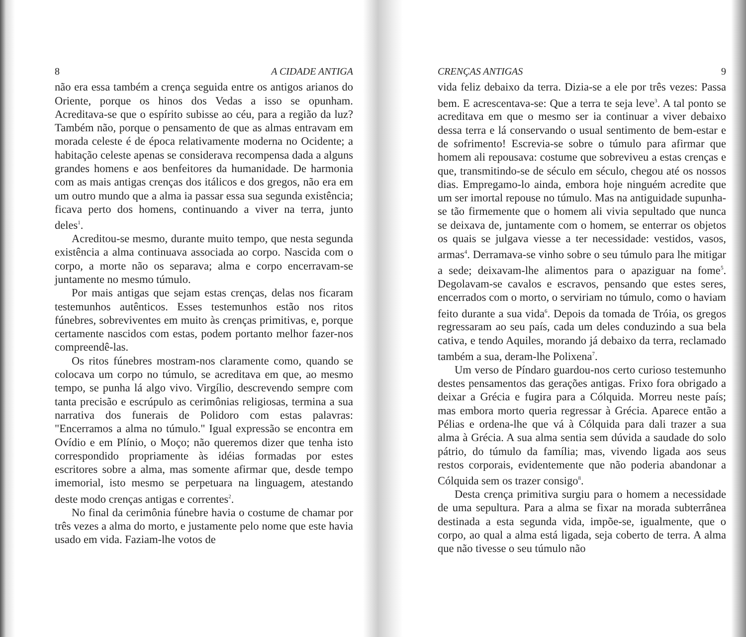8 A CIDADE ANTIGA
não era essa também a crença seguida entre os antigos arianos do Oriente, porque os hinos dos Vedas a isso se opunham. Acreditava-se que o espírito subisse ao céu, para a região da luz? Também não, porque o pensamento de que as almas entravam em morada celeste é de época relativamente moderna no Ocidente; a habitação celeste apenas se considerava recompensa dada a alguns grandes homens e aos benfeitores da humanidade. De harmonia com as mais antigas crenças dos itálicos e dos gregos, não era em um outro mundo que a alma ia passar essa sua segunda existência; ficava perto dos homens, continuando a viver na terra, junto deles<sup>1</sup>.
Acreditou-se mesmo, durante muito tempo, que nesta segunda existência a alma continuava associada ao corpo. Nascida com o corpo, a morte não os separava; alma e corpo encerravam-se juntamente no mesmo túmulo.
Por mais antigas que sejam estas crenças, delas nos ficaram testemunhos autênticos. Esses testemunhos estão nos ritos fúnebres, sobreviventes em muito às crenças primitivas, e, porque certamente nascidos com estas, podem portanto melhor fazer-nos compreendê-las.
Os ritos fúnebres mostram-nos claramente como, quando se colocava um corpo no túmulo, se acreditava em que, ao mesmo tempo, se punha lá algo vivo. Virgílio, descrevendo sempre com tanta precisão e escrúpulo as cerimônias religiosas, termina a sua narrativa dos funerais de Polidoro com estas palavras: "Encerramos a alma no túmulo." Igual expressão se encontra em Ovídio e em Plínio, o Moço; não queremos dizer que tenha isto correspondido propriamente às idéias formadas por estes escritores sobre a alma, mas somente afirmar que, desde tempo imemorial, isto mesmo se perpetuara na linguagem, atestando deste modo crenças antigas e correntes<sup>2</sup>.
No final da cerimônia fúnebre havia o costume de chamar por três vezes a alma do morto, e justamente pelo nome que este havia usado em vida. Faziam-lhe votos de
CRENÇAS ANTIGAS 9
vida feliz debaixo da terra. Dizia-se a ele por três vezes: Passa bem. E acrescentava-se: Que a terra te seja leve<sup>3</sup>. A tal ponto se acreditava em que o mesmo ser ia continuar a viver debaixo dessa terra e lá conservando o usual sentimento de bem-estar e de sofrimento! Escrevia-se sobre o túmulo para afirmar que homem ali repousava: costume que sobreviveu a estas crenças e que, transmitindo-se de século em século, chegou até os nossos dias. Empregamo-lo ainda, embora hoje ninguém acredite que um ser imortal repouse no túmulo. Mas na antiguidade supunha-se tão firmemente que o homem ali vivia sepultado que nunca se deixava de, juntamente com o homem, se enterrar os objetos os quais se julgava viesse a ter necessidade: vestidos, vasos, armas<sup>4</sup>. Derramava-se vinho sobre o seu túmulo para lhe mitigar a sede; deixavam-lhe alimentos para o apaziguar na fome<sup>5</sup>. Degolavam-se cavalos e escravos, pensando que estes seres, encerrados com o morto, o serviriam no túmulo, como o haviam feito durante a sua vida<sup>6</sup>. Depois da tomada de Tróia, os gregos regressaram ao seu país, cada um deles conduzindo a sua bela cativa, e tendo Aquiles, morando já debaixo da terra, reclamado também a sua, deram-lhe Polixena<sup>7</sup>.
Um verso de Píndaro guardou-nos certo curioso testemunho destes pensamentos das gerações antigas. Frixo fora obrigado a deixar a Grécia e fugira para a Cólquida. Morreu neste país; mas embora morto queria regressar à Grécia. Aparece então a Pélias e ordena-lhe que vá à Cólquida para dali trazer a sua alma à Grécia. A sua alma sentia sem dúvida a saudade do solo pátrio, do túmulo da família; mas, vivendo ligada aos seus restos corporais, evidentemente que não poderia abandonar a Cólquida sem os trazer consigo<sup>8</sup>.
Desta crença primitiva surgiu para o homem a necessidade de uma sepultura. Para a alma se fixar na morada subterrânea destinada a esta segunda vida, impõe-se, igualmente, que o corpo, ao qual a alma está ligada, seja coberto de terra. A alma que não tivesse o seu túmulo não